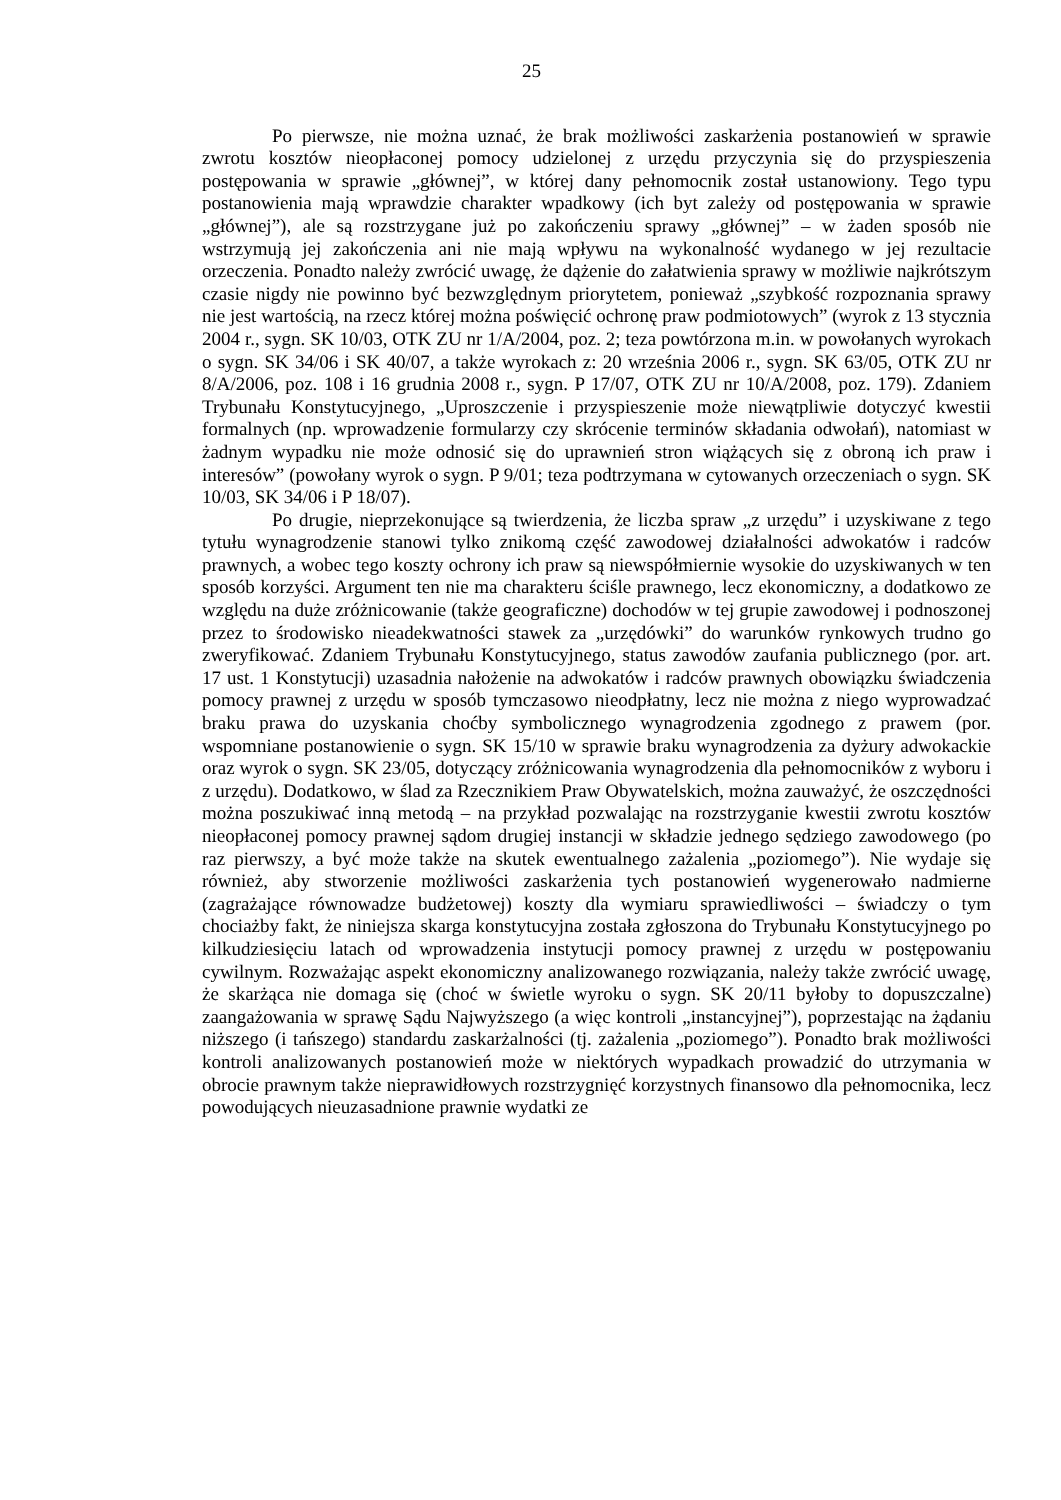25
Po pierwsze, nie można uznać, że brak możliwości zaskarżenia postanowień w sprawie zwrotu kosztów nieopłaconej pomocy udzielonej z urzędu przyczynia się do przyspieszenia postępowania w sprawie „głównej”, w której dany pełnomocnik został ustanowiony. Tego typu postanowienia mają wprawdzie charakter wpadkowy (ich byt zależy od postępowania w sprawie „głównej”), ale są rozstrzygane już po zakończeniu sprawy „głównej” – w żaden sposób nie wstrzymują jej zakończenia ani nie mają wpływu na wykonalność wydanego w jej rezultacie orzeczenia. Ponadto należy zwrócić uwagę, że dążenie do załatwienia sprawy w możliwie najkrótszym czasie nigdy nie powinno być bezwzględnym priorytetem, ponieważ „szybkość rozpoznania sprawy nie jest wartością, na rzecz której można poświęcić ochronę praw podmiotowych” (wyrok z 13 stycznia 2004 r., sygn. SK 10/03, OTK ZU nr 1/A/2004, poz. 2; teza powtórzona m.in. w powołanych wyrokach o sygn. SK 34/06 i SK 40/07, a także wyrokach z: 20 września 2006 r., sygn. SK 63/05, OTK ZU nr 8/A/2006, poz. 108 i 16 grudnia 2008 r., sygn. P 17/07, OTK ZU nr 10/A/2008, poz. 179). Zdaniem Trybunału Konstytucyjnego, „Uproszczenie i przyspieszenie może niewątpliwie dotyczyć kwestii formalnych (np. wprowadzenie formularzy czy skrócenie terminów składania odwołań), natomiast w żadnym wypadku nie może odnosić się do uprawnień stron wiążących się z obroną ich praw i interesów” (powołany wyrok o sygn. P 9/01; teza podtrzymana w cytowanych orzeczeniach o sygn. SK 10/03, SK 34/06 i P 18/07).
Po drugie, nieprzekonujące są twierdzenia, że liczba spraw „z urzędu” i uzyskiwane z tego tytułu wynagrodzenie stanowi tylko znikomą część zawodowej działalności adwokatów i radców prawnych, a wobec tego koszty ochrony ich praw są niewspółmiernie wysokie do uzyskiwanych w ten sposób korzyści. Argument ten nie ma charakteru ściśle prawnego, lecz ekonomiczny, a dodatkowo ze względu na duże zróżnicowanie (także geograficzne) dochodów w tej grupie zawodowej i podnoszonej przez to środowisko nieadekwatności stawek za „urzędówki” do warunków rynkowych trudno go zweryfikować. Zdaniem Trybunału Konstytucyjnego, status zawodów zaufania publicznego (por. art. 17 ust. 1 Konstytucji) uzasadnia nałożenie na adwokatów i radców prawnych obowiązku świadczenia pomocy prawnej z urzędu w sposób tymczasowo nieodpłatny, lecz nie można z niego wyprowadzać braku prawa do uzyskania choćby symbolicznego wynagrodzenia zgodnego z prawem (por. wspomniane postanowienie o sygn. SK 15/10 w sprawie braku wynagrodzenia za dyżury adwokackie oraz wyrok o sygn. SK 23/05, dotyczący zróżnicowania wynagrodzenia dla pełnomocników z wyboru i z urzędu). Dodatkowo, w ślad za Rzecznikiem Praw Obywatelskich, można zauważyć, że oszczędności można poszukiwać inną metodą – na przykład pozwalając na rozstrzyganie kwestii zwrotu kosztów nieopłaconej pomocy prawnej sądom drugiej instancji w składzie jednego sędziego zawodowego (po raz pierwszy, a być może także na skutek ewentualnego zażalenia „poziomego”). Nie wydaje się również, aby stworzenie możliwości zaskarżenia tych postanowień wygenerowało nadmierne (zagrażające równowadze budżetowej) koszty dla wymiaru sprawiedliwości – świadczy o tym chociażby fakt, że niniejsza skarga konstytucyjna została zgłoszona do Trybunału Konstytucyjnego po kilkudziesięciu latach od wprowadzenia instytucji pomocy prawnej z urzędu w postępowaniu cywilnym. Rozważając aspekt ekonomiczny analizowanego rozwiązania, należy także zwrócić uwagę, że skarżąca nie domaga się (choć w świetle wyroku o sygn. SK 20/11 byłoby to dopuszczalne) zaangażowania w sprawę Sądu Najwyższego (a więc kontroli „instancyjnej”), poprzestając na żądaniu niższego (i tańszego) standardu zaskarżalności (tj. zażalenia „poziomego”). Ponadto brak możliwości kontroli analizowanych postanowień może w niektórych wypadkach prowadzić do utrzymania w obrocie prawnym także nieprawidłowych rozstrzygnięć korzystnych finansowo dla pełnomocnika, lecz powodujących nieuzasadnione prawnie wydatki ze